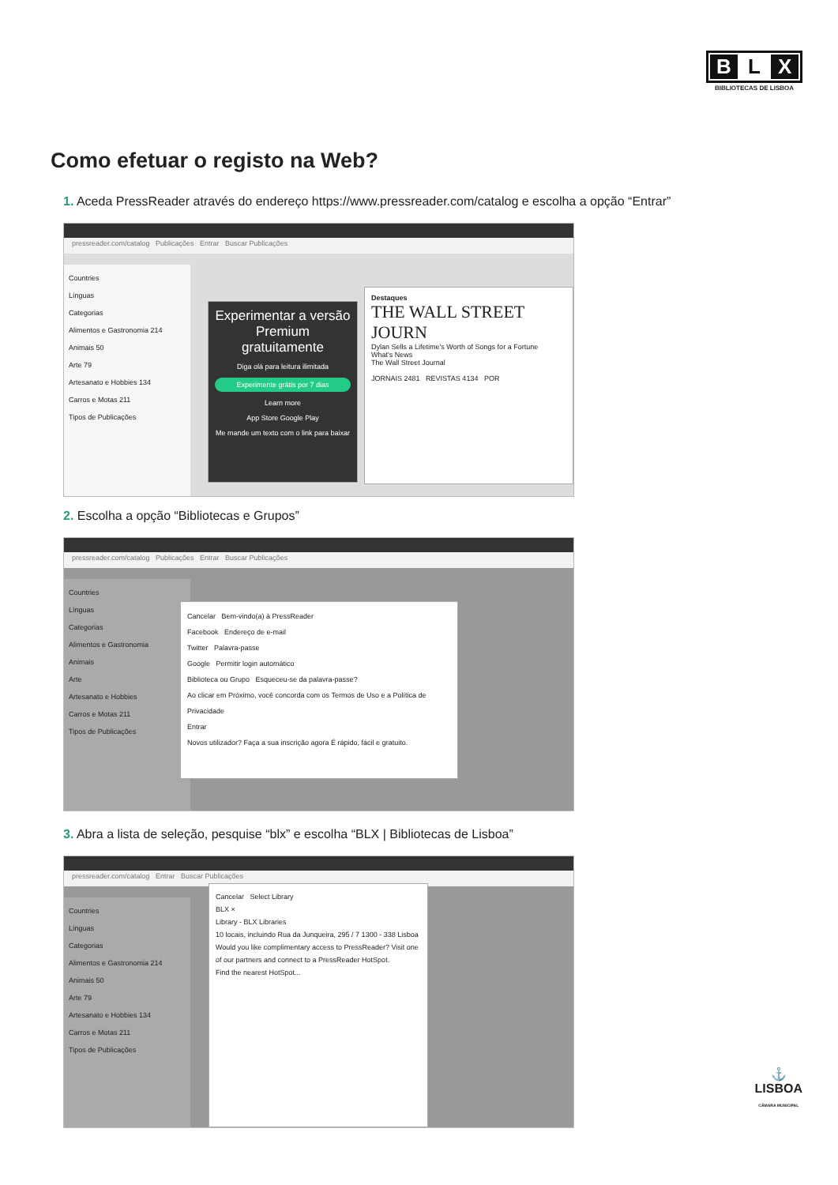B L X
BIBLIOTECAS DE LISBOA
Como efetuar o registo na Web?
1. Aceda PressReader através do endereço https://www.pressreader.com/catalog e escolha a opção “Entrar”
pressreader.com/catalog Publicações Entrar Buscar Publicações
Countries
Línguas
Categorias
Alimentos e Gastronomia 214
Animais 50
Arte 79
Artesanato e Hobbies 134
Carros e Motas 211
Tipos de Publicações
Experimentar a versão Premium gratuitamente
Diga olá para leitura ilimitada
Experimente grátis por 7 dias
Learn more
App Store Google Play
Me mande um texto com o link para baixar
Destaques
THE WALL STREET JOURN
Dylan Sells a Lifetime's Worth of Songs for a Fortune
What's News
The Wall Street Journal
JORNAIS 2481 REVISTAS 4134 POR
2. Escolha a opção “Bibliotecas e Grupos”
pressreader.com/catalog Publicações Entrar Buscar Publicações
Countries
Línguas
Categorias
Alimentos e Gastronomia
Animais
Arte
Artesanato e Hobbies
Carros e Motas 211
Tipos de Publicações
Cancelar Bem-vindo(a) à PressReader
Facebook Endereço de e-mail
Twitter Palavra-passe
Google Permitir login automático
Biblioteca ou Grupo Esqueceu-se da palavra-passe?
Ao clicar em Próximo, você concorda com os Termos de Uso e a Política de Privacidade
Entrar
Novos utilizador? Faça a sua inscrição agora É rápido, fácil e gratuito.
3. Abra a lista de seleção, pesquise “blx” e escolha “BLX | Bibliotecas de Lisboa”
pressreader.com/catalog Entrar Buscar Publicações
Countries
Línguas
Categorias
Alimentos e Gastronomia 214
Animais 50
Arte 79
Artesanato e Hobbies 134
Carros e Motas 211
Tipos de Publicações
Cancelar Select Library
BLX ×
Library - BLX Libraries
10 locais, incluindo Rua da Junqueira, 295 / 7 1300 - 338 Lisboa
Would you like complimentary access to PressReader? Visit one of our partners and connect to a PressReader HotSpot.
Find the nearest HotSpot...
⚓
LISBOA
CÂMARA MUNICIPAL